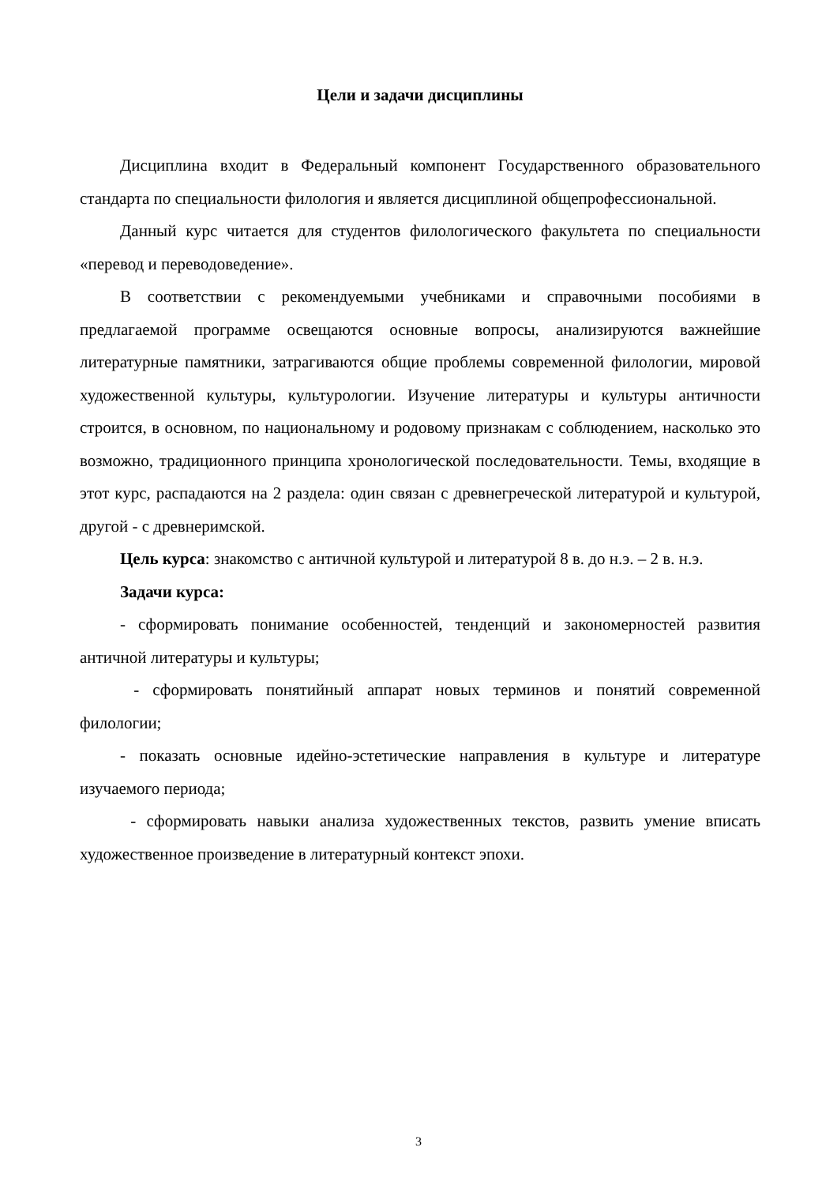Цели и задачи дисциплины
Дисциплина входит в Федеральный компонент Государственного образовательного стандарта по специальности филология и является дисциплиной общепрофессиональной.
Данный курс читается для студентов филологического факультета по специальности «перевод и переводоведение».
В соответствии с рекомендуемыми учебниками и справочными пособиями в предлагаемой программе освещаются основные вопросы, анализируются важнейшие литературные памятники, затрагиваются общие проблемы современной филологии, мировой художественной культуры, культурологии. Изучение литературы и культуры античности строится, в основном, по национальному и родовому признакам с соблюдением, насколько это возможно, традиционного принципа хронологической последовательности. Темы, входящие в этот курс, распадаются на 2 раздела: один связан с древнегреческой литературой и культурой, другой - с древнеримской.
Цель курса: знакомство с античной культурой и литературой 8 в. до н.э. – 2 в. н.э.
Задачи курса:
- сформировать понимание особенностей, тенденций и закономерностей развития античной литературы и культуры;
- сформировать понятийный аппарат новых терминов и понятий современной филологии;
- показать основные идейно-эстетические направления в культуре и литературе изучаемого периода;
- сформировать навыки анализа художественных текстов, развить умение вписать художественное произведение в литературный контекст эпохи.
3